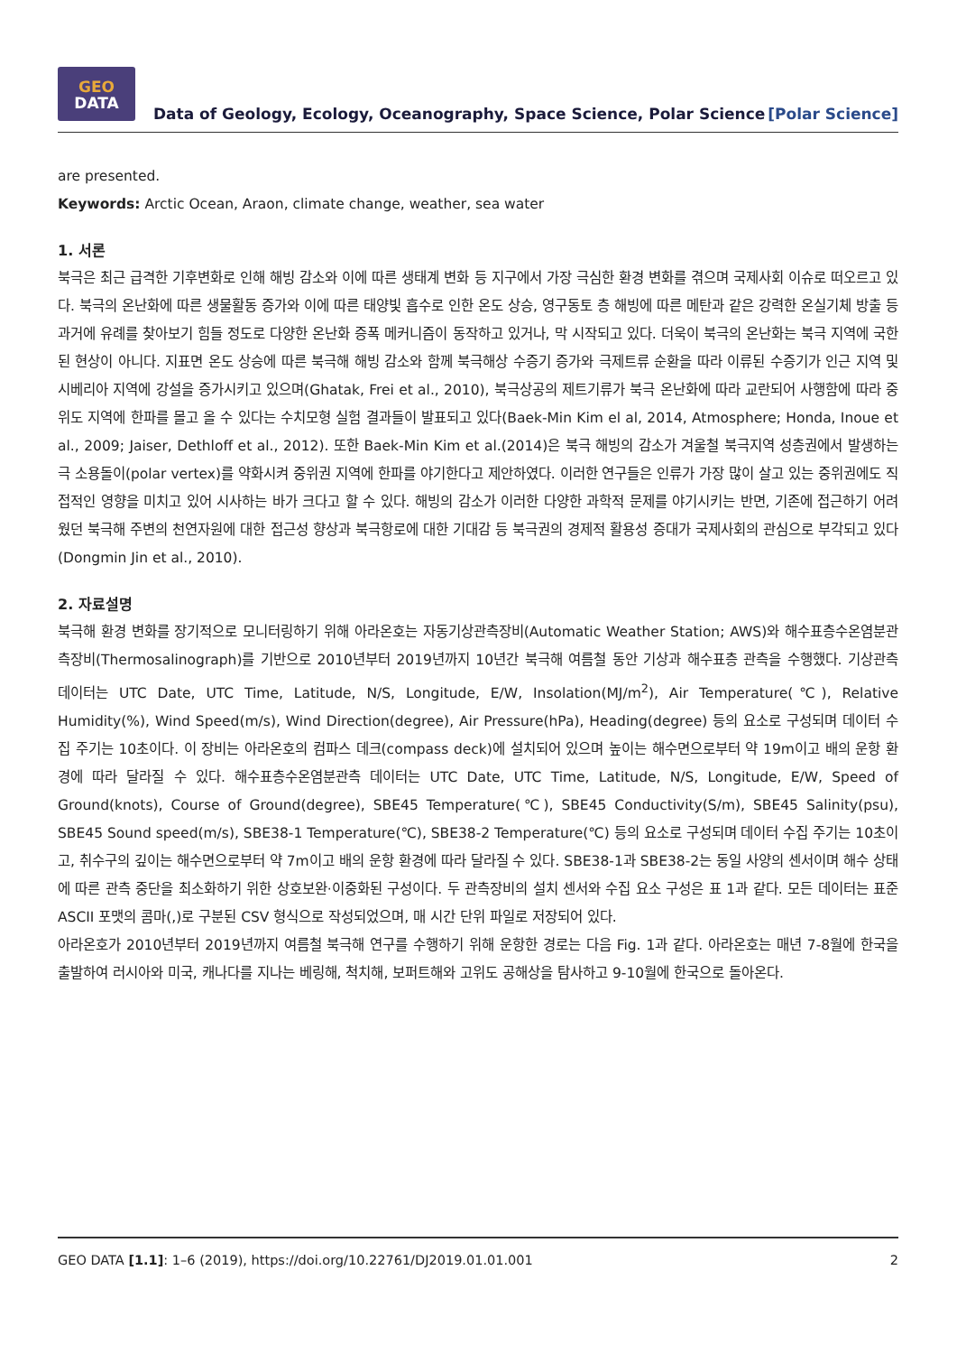GEO
DATA
Data of Geology, Ecology, Oceanography, Space Science, Polar Science
[Polar Science]
are presented.
Keywords: Arctic Ocean, Araon, climate change, weather, sea water
1. 서론
북극은 최근 급격한 기후변화로 인해 해빙 감소와 이에 따른 생태계 변화 등 지구에서 가장 극심한 환경 변화를 겪으며 국제사회 이슈로 떠오르고 있다. 북극의 온난화에 따른 생물활동 증가와 이에 따른 태양빛 흡수로 인한 온도 상승, 영구동토 층 해빙에 따른 메탄과 같은 강력한 온실기체 방출 등 과거에 유례를 찾아보기 힘들 정도로 다양한 온난화 증폭 메커니즘이 동작하고 있거나, 막 시작되고 있다. 더욱이 북극의 온난화는 북극 지역에 국한된 현상이 아니다. 지표면 온도 상승에 따른 북극해 해빙 감소와 함께 북극해상 수증기 증가와 극제트류 순환을 따라 이류된 수증기가 인근 지역 및 시베리아 지역에 강설을 증가시키고 있으며(Ghatak, Frei et al., 2010), 북극상공의 제트기류가 북극 온난화에 따라 교란되어 사행함에 따라 중위도 지역에 한파를 몰고 올 수 있다는 수치모형 실험 결과들이 발표되고 있다(Baek-Min Kim el al, 2014, Atmosphere; Honda, Inoue et al., 2009; Jaiser, Dethloff et al., 2012). 또한 Baek-Min Kim et al.(2014)은 북극 해빙의 감소가 겨울철 북극지역 성층권에서 발생하는 극 소용돌이(polar vertex)를 약화시켜 중위권 지역에 한파를 야기한다고 제안하였다. 이러한 연구들은 인류가 가장 많이 살고 있는 중위권에도 직접적인 영향을 미치고 있어 시사하는 바가 크다고 할 수 있다. 해빙의 감소가 이러한 다양한 과학적 문제를 야기시키는 반면, 기존에 접근하기 어려웠던 북극해 주변의 천연자원에 대한 접근성 향상과 북극항로에 대한 기대감 등 북극권의 경제적 활용성 증대가 국제사회의 관심으로 부각되고 있다(Dongmin Jin et al., 2010).
2. 자료설명
북극해 환경 변화를 장기적으로 모니터링하기 위해 아라온호는 자동기상관측장비(Automatic Weather Station; AWS)와 해수표층수온염분관측장비(Thermosalinograph)를 기반으로 2010년부터 2019년까지 10년간 북극해 여름철 동안 기상과 해수표층 관측을 수행했다. 기상관측 데이터는 UTC Date, UTC Time, Latitude, N/S, Longitude, E/W, Insolation(MJ/m<sup>2</sup>), Air Temperature(℃), Relative Humidity(%), Wind Speed(m/s), Wind Direction(degree), Air Pressure(hPa), Heading(degree) 등의 요소로 구성되며 데이터 수집 주기는 10초이다. 이 장비는 아라온호의 컴파스 데크(compass deck)에 설치되어 있으며 높이는 해수면으로부터 약 19m이고 배의 운항 환경에 따라 달라질 수 있다. 해수표층수온염분관측 데이터는 UTC Date, UTC Time, Latitude, N/S, Longitude, E/W, Speed of Ground(knots), Course of Ground(degree), SBE45 Temperature(℃), SBE45 Conductivity(S/m), SBE45 Salinity(psu), SBE45 Sound speed(m/s), SBE38-1 Temperature(℃), SBE38-2 Temperature(℃) 등의 요소로 구성되며 데이터 수집 주기는 10초이고, 취수구의 깊이는 해수면으로부터 약 7m이고 배의 운항 환경에 따라 달라질 수 있다. SBE38-1과 SBE38-2는 동일 사양의 센서이며 해수 상태에 따른 관측 중단을 최소화하기 위한 상호보완·이중화된 구성이다. 두 관측장비의 설치 센서와 수집 요소 구성은 표 1과 같다. 모든 데이터는 표준 ASCII 포맷의 콤마(,)로 구분된 CSV 형식으로 작성되었으며, 매 시간 단위 파일로 저장되어 있다.
아라온호가 2010년부터 2019년까지 여름철 북극해 연구를 수행하기 위해 운항한 경로는 다음 Fig. 1과 같다. 아라온호는 매년 7-8월에 한국을 출발하여 러시아와 미국, 캐나다를 지나는 베링해, 척치해, 보퍼트해와 고위도 공해상을 탐사하고 9-10월에 한국으로 돌아온다.
GEO DATA [1.1]: 1–6 (2019), https://doi.org/10.22761/DJ2019.01.01.001 2